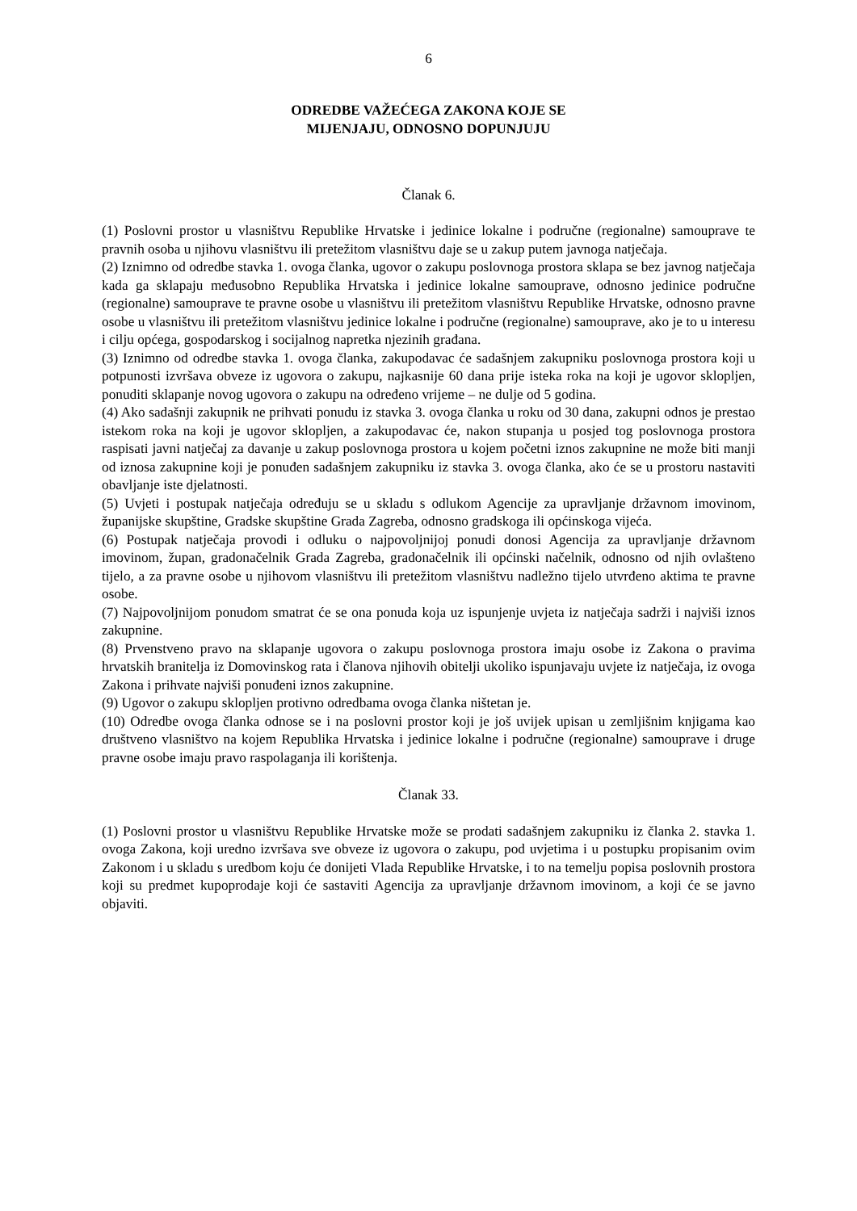6
ODREDBE VAŽEĆEGA ZAKONA KOJE SE
MIJENJAJU, ODNOSNO DOPUNJUJU
Članak 6.
(1) Poslovni prostor u vlasništvu Republike Hrvatske i jedinice lokalne i područne (regionalne) samouprave te pravnih osoba u njihovu vlasništvu ili pretežitom vlasništvu daje se u zakup putem javnoga natječaja.
(2) Iznimno od odredbe stavka 1. ovoga članka, ugovor o zakupu poslovnoga prostora sklapa se bez javnog natječaja kada ga sklapaju međusobno Republika Hrvatska i jedinice lokalne samouprave, odnosno jedinice područne (regionalne) samouprave te pravne osobe u vlasništvu ili pretežitom vlasništvu Republike Hrvatske, odnosno pravne osobe u vlasništvu ili pretežitom vlasništvu jedinice lokalne i područne (regionalne) samouprave, ako je to u interesu i cilju općega, gospodarskog i socijalnog napretka njezinih građana.
(3) Iznimno od odredbe stavka 1. ovoga članka, zakupodavac će sadašnjem zakupniku poslovnoga prostora koji u potpunosti izvršava obveze iz ugovora o zakupu, najkasnije 60 dana prije isteka roka na koji je ugovor sklopljen, ponuditi sklapanje novog ugovora o zakupu na određeno vrijeme – ne dulje od 5 godina.
(4) Ako sadašnji zakupnik ne prihvati ponudu iz stavka 3. ovoga članka u roku od 30 dana, zakupni odnos je prestao istekom roka na koji je ugovor sklopljen, a zakupodavac će, nakon stupanja u posjed tog poslovnoga prostora raspisati javni natječaj za davanje u zakup poslovnoga prostora u kojem početni iznos zakupnine ne može biti manji od iznosa zakupnine koji je ponuđen sadašnjem zakupniku iz stavka 3. ovoga članka, ako će se u prostoru nastaviti obavljanje iste djelatnosti.
(5) Uvjeti i postupak natječaja određuju se u skladu s odlukom Agencije za upravljanje državnom imovinom, županijske skupštine, Gradske skupštine Grada Zagreba, odnosno gradskoga ili općinskoga vijeća.
(6) Postupak natječaja provodi i odluku o najpovoljnijoj ponudi donosi Agencija za upravljanje državnom imovinom, župan, gradonačelnik Grada Zagreba, gradonačelnik ili općinski načelnik, odnosno od njih ovlašteno tijelo, a za pravne osobe u njihovom vlasništvu ili pretežitom vlasništvu nadležno tijelo utvrđeno aktima te pravne osobe.
(7) Najpovoljnijom ponudom smatrat će se ona ponuda koja uz ispunjenje uvjeta iz natječaja sadrži i najviši iznos zakupnine.
(8) Prvenstveno pravo na sklapanje ugovora o zakupu poslovnoga prostora imaju osobe iz Zakona o pravima hrvatskih branitelja iz Domovinskog rata i članova njihovih obitelji ukoliko ispunjavaju uvjete iz natječaja, iz ovoga Zakona i prihvate najviši ponuđeni iznos zakupnine.
(9) Ugovor o zakupu sklopljen protivno odredbama ovoga članka ništetan je.
(10) Odredbe ovoga članka odnose se i na poslovni prostor koji je još uvijek upisan u zemljišnim knjigama kao društveno vlasništvo na kojem Republika Hrvatska i jedinice lokalne i područne (regionalne) samouprave i druge pravne osobe imaju pravo raspolaganja ili korištenja.
Članak 33.
(1) Poslovni prostor u vlasništvu Republike Hrvatske može se prodati sadašnjem zakupniku iz članka 2. stavka 1. ovoga Zakona, koji uredno izvršava sve obveze iz ugovora o zakupu, pod uvjetima i u postupku propisanim ovim Zakonom i u skladu s uredbom koju će donijeti Vlada Republike Hrvatske, i to na temelju popisa poslovnih prostora koji su predmet kupoprodaje koji će sastaviti Agencija za upravljanje državnom imovinom, a koji će se javno objaviti.